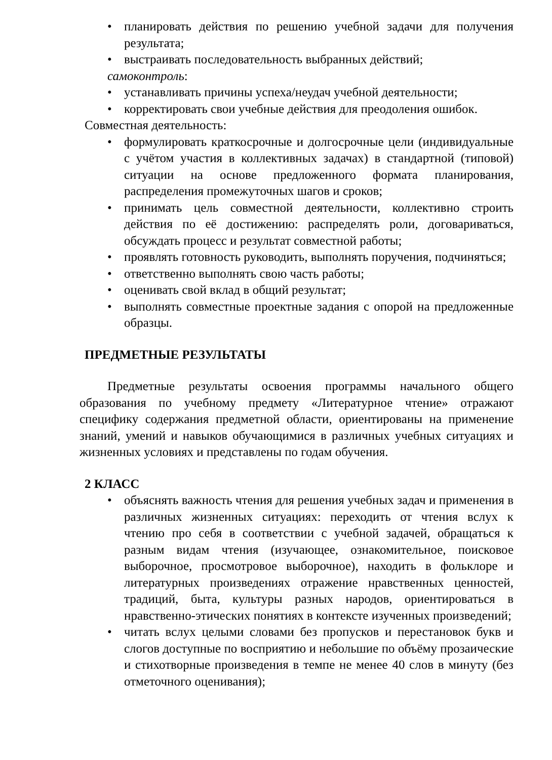• планировать действия по решению учебной задачи для получения результата;
• выстраивать последовательность выбранных действий;
самоконтроль:
• устанавливать причины успеха/неудач учебной деятельности;
• корректировать свои учебные действия для преодоления ошибок.
Совместная деятельность:
• формулировать краткосрочные и долгосрочные цели (индивидуальные с учётом участия в коллективных задачах) в стандартной (типовой) ситуации на основе предложенного формата планирования, распределения промежуточных шагов и сроков;
• принимать цель совместной деятельности, коллективно строить действия по её достижению: распределять роли, договариваться, обсуждать процесс и результат совместной работы;
• проявлять готовность руководить, выполнять поручения, подчиняться;
• ответственно выполнять свою часть работы;
• оценивать свой вклад в общий результат;
• выполнять совместные проектные задания с опорой на предложенные образцы.
ПРЕДМЕТНЫЕ РЕЗУЛЬТАТЫ
Предметные результаты освоения программы начального общего образования по учебному предмету «Литературное чтение» отражают специфику содержания предметной области, ориентированы на применение знаний, умений и навыков обучающимися в различных учебных ситуациях и жизненных условиях и представлены по годам обучения.
2 КЛАСС
• объяснять важность чтения для решения учебных задач и применения в различных жизненных ситуациях: переходить от чтения вслух к чтению про себя в соответствии с учебной задачей, обращаться к разным видам чтения (изучающее, ознакомительное, поисковое выборочное, просмотровое выборочное), находить в фольклоре и литературных произведениях отражение нравственных ценностей, традиций, быта, культуры разных народов, ориентироваться в нравственно-этических понятиях в контексте изученных произведений;
• читать вслух целыми словами без пропусков и перестановок букв и слогов доступные по восприятию и небольшие по объёму прозаические и стихотворные произведения в темпе не менее 40 слов в минуту (без отметочного оценивания);